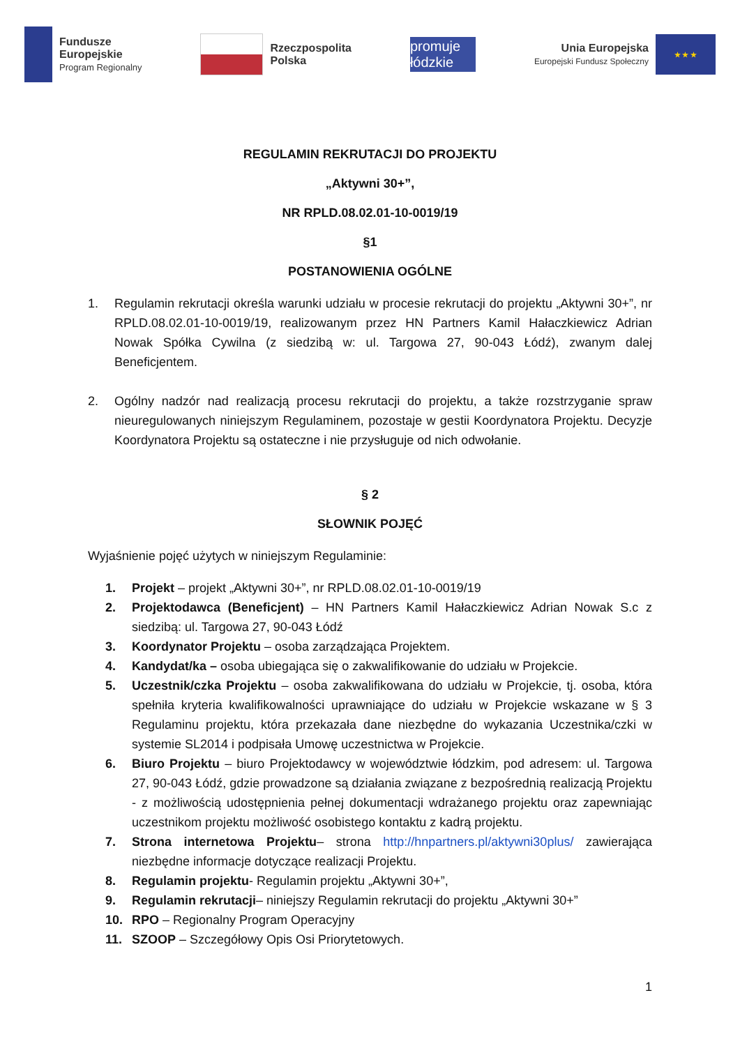Fundusze
Europejskie
Program Regionalny
Rzeczpospolita
Polska
promuje łódzkie
Unia Europejska
Europejski Fundusz Społeczny
★ ★ ★
REGULAMIN REKRUTACJI DO PROJEKTU
„Aktywni 30+”,
NR RPLD.08.02.01-10-0019/19
§1
POSTANOWIENIA OGÓLNE
1. Regulamin rekrutacji określa warunki udziału w procesie rekrutacji do projektu „Aktywni 30+”, nr RPLD.08.02.01-10-0019/19, realizowanym przez HN Partners Kamil Hałaczkiewicz Adrian Nowak Spółka Cywilna (z siedzibą w: ul. Targowa 27, 90-043 Łódź), zwanym dalej Beneficjentem.
2. Ogólny nadzór nad realizacją procesu rekrutacji do projektu, a także rozstrzyganie spraw nieuregulowanych niniejszym Regulaminem, pozostaje w gestii Koordynatora Projektu. Decyzje Koordynatora Projektu są ostateczne i nie przysługuje od nich odwołanie.
§ 2
SŁOWNIK POJĘĆ
Wyjaśnienie pojęć użytych w niniejszym Regulaminie:
1. Projekt – projekt „Aktywni 30+”, nr RPLD.08.02.01-10-0019/19
2. Projektodawca (Beneficjent) – HN Partners Kamil Hałaczkiewicz Adrian Nowak S.c z siedzibą: ul. Targowa 27, 90-043 Łódź
3. Koordynator Projektu – osoba zarządzająca Projektem.
4. Kandydat/ka – osoba ubiegająca się o zakwalifikowanie do udziału w Projekcie.
5. Uczestnik/czka Projektu – osoba zakwalifikowana do udziału w Projekcie, tj. osoba, która spełniła kryteria kwalifikowalności uprawniające do udziału w Projekcie wskazane w § 3 Regulaminu projektu, która przekazała dane niezbędne do wykazania Uczestnika/czki w systemie SL2014 i podpisała Umowę uczestnictwa w Projekcie.
6. Biuro Projektu – biuro Projektodawcy w województwie łódzkim, pod adresem: ul. Targowa 27, 90-043 Łódź, gdzie prowadzone są działania związane z bezpośrednią realizacją Projektu - z możliwością udostępnienia pełnej dokumentacji wdrażanego projektu oraz zapewniając uczestnikom projektu możliwość osobistego kontaktu z kadrą projektu.
7. Strona internetowa Projektu– strona http://hnpartners.pl/aktywni30plus/ zawierająca niezbędne informacje dotyczące realizacji Projektu.
8. Regulamin projektu- Regulamin projektu „Aktywni 30+”,
9. Regulamin rekrutacji– niniejszy Regulamin rekrutacji do projektu „Aktywni 30+”
10. RPO – Regionalny Program Operacyjny
11. SZOOP – Szczegółowy Opis Osi Priorytetowych.
1